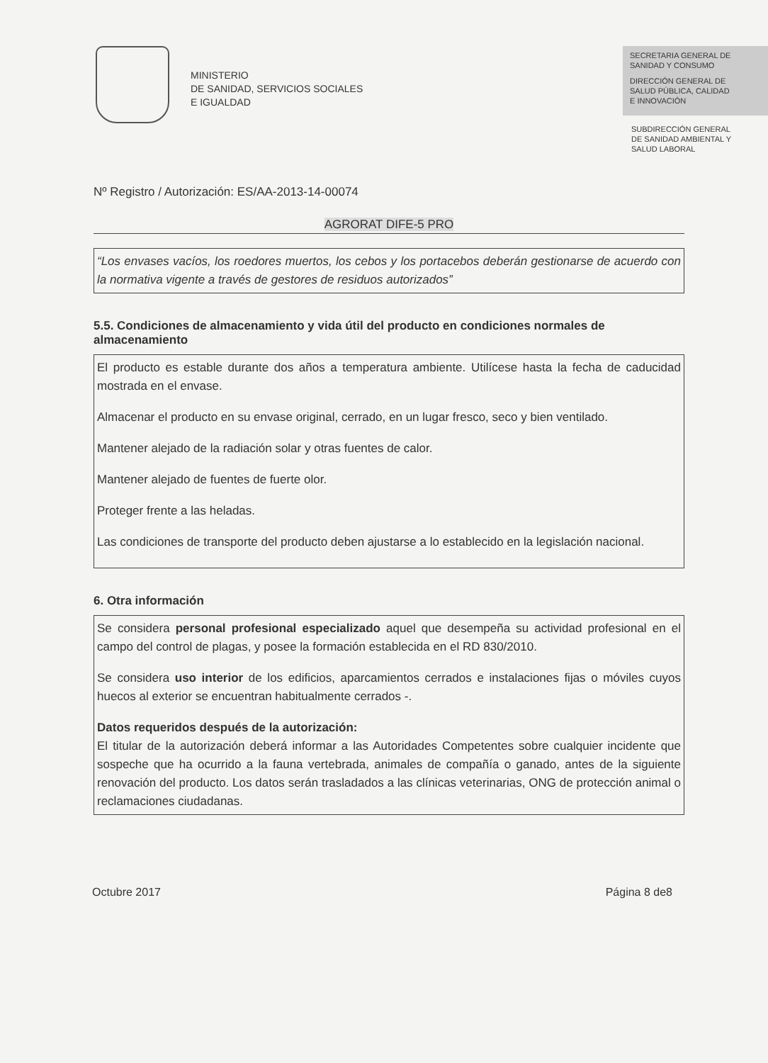MINISTERIO
DE SANIDAD, SERVICIOS SOCIALES
E IGUALDAD
SECRETARIA GENERAL DE
SANIDAD Y CONSUMO
DIRECCIÓN GENERAL DE
SALUD PÚBLICA, CALIDAD
E INNOVACIÓN
SUBDIRECCIÓN GENERAL
DE SANIDAD AMBIENTAL Y
SALUD LABORAL
Nº Registro / Autorización: ES/AA-2013-14-00074
AGRORAT DIFE-5 PRO
“Los envases vacíos, los roedores muertos, los cebos y los portacebos deberán gestionarse de acuerdo con la normativa vigente a través de gestores de residuos autorizados”
5.5. Condiciones de almacenamiento y vida útil del producto en condiciones normales de almacenamiento
El producto es estable durante dos años a temperatura ambiente. Utilícese hasta la fecha de caducidad mostrada en el envase.
Almacenar el producto en su envase original, cerrado, en un lugar fresco, seco y bien ventilado.
Mantener alejado de la radiación solar y otras fuentes de calor.
Mantener alejado de fuentes de fuerte olor.
Proteger frente a las heladas.
Las condiciones de transporte del producto deben ajustarse a lo establecido en la legislación nacional.
6. Otra información
Se considera personal profesional especializado aquel que desempeña su actividad profesional en el campo del control de plagas, y posee la formación establecida en el RD 830/2010.
Se considera uso interior de los edificios, aparcamientos cerrados e instalaciones fijas o móviles cuyos huecos al exterior se encuentran habitualmente cerrados -.
Datos requeridos después de la autorización:
El titular de la autorización deberá informar a las Autoridades Competentes sobre cualquier incidente que sospeche que ha ocurrido a la fauna vertebrada, animales de compañía o ganado, antes de la siguiente renovación del producto. Los datos serán trasladados a las clínicas veterinarias, ONG de protección animal o reclamaciones ciudadanas.
Octubre 2017 Página 8 de8